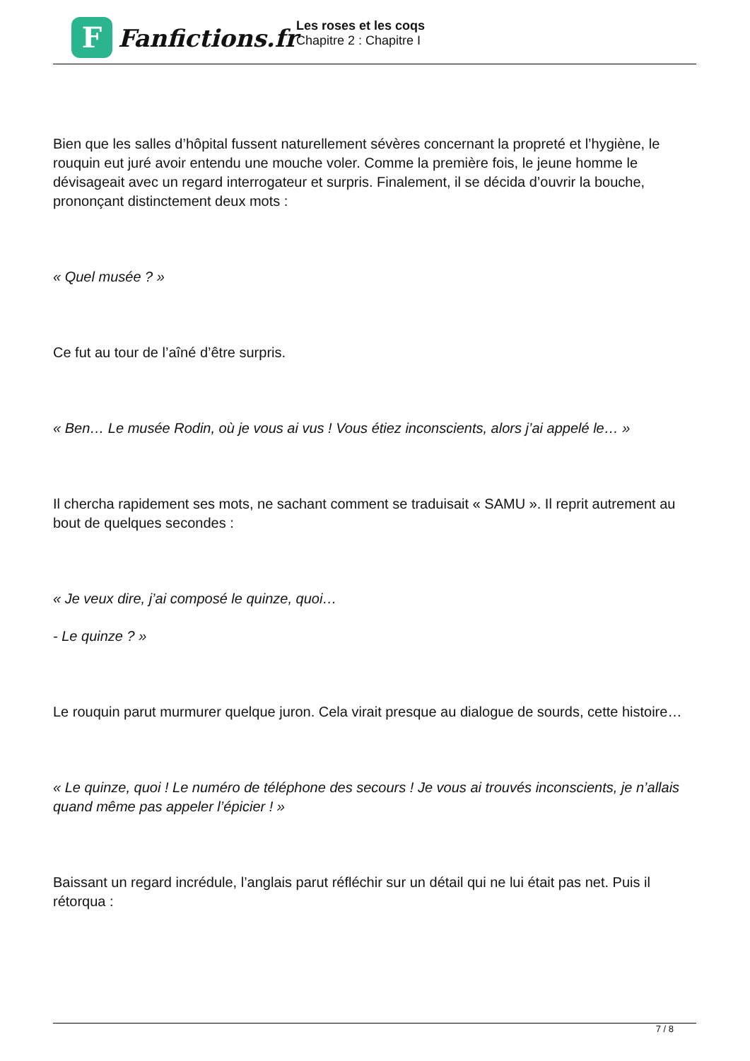F
Fanfictions.fr
Les roses et les coqs
Chapitre 2 : Chapitre I
Bien que les salles d’hôpital fussent naturellement sévères concernant la propreté et l’hygiène, le rouquin eut juré avoir entendu une mouche voler. Comme la première fois, le jeune homme le dévisageait avec un regard interrogateur et surpris. Finalement, il se décida d’ouvrir la bouche, prononçant distinctement deux mots :
« Quel musée ? »
Ce fut au tour de l’aîné d’être surpris.
« Ben… Le musée Rodin, où je vous ai vus ! Vous étiez inconscients, alors j’ai appelé le… »
Il chercha rapidement ses mots, ne sachant comment se traduisait « SAMU ». Il reprit autrement au bout de quelques secondes :
« Je veux dire, j’ai composé le quinze, quoi…
- Le quinze ? »
Le rouquin parut murmurer quelque juron. Cela virait presque au dialogue de sourds, cette histoire…
« Le quinze, quoi ! Le numéro de téléphone des secours ! Je vous ai trouvés inconscients, je n’allais quand même pas appeler l’épicier ! »
Baissant un regard incrédule, l’anglais parut réfléchir sur un détail qui ne lui était pas net. Puis il rétorqua :
7 / 8